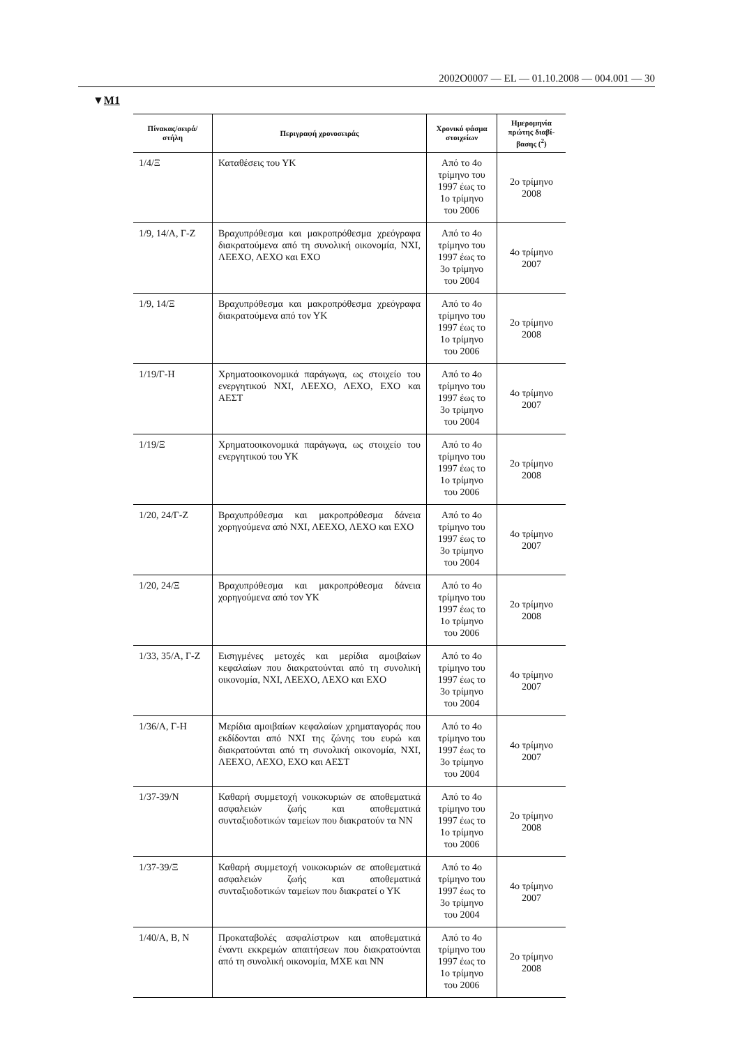2002O0007 — EL — 01.10.2008 — 004.001 — 30
▼M1
| Πίνακας/σειρά/ στήλη | Περιγραφή χρονοσειράς | Χρονικό φάσμα στοιχείων | Ημερομηνία πρώτης διαβί-βασης (<sup>2</sup>) |
| --- | --- | --- | --- |
| 1/4/Ξ | Καταθέσεις του ΥΚ | Από το 4ο τρίμηνο του 1997 έως το 1ο τρίμηνο του 2006 | 2ο τρίμηνο 2008 |
| 1/9, 14/Α, Γ-Ζ | Βραχυπρόθεσμα και μακροπρόθεσμα χρεόγραφα διακρατούμενα από τη συνολική οικονομία, ΝΧΙ, ΛΕΕΧΟ, ΛΕΧΟ και ΕΧΟ | Από το 4ο τρίμηνο του 1997 έως το 3ο τρίμηνο του 2004 | 4ο τρίμηνο 2007 |
| 1/9, 14/Ξ | Βραχυπρόθεσμα και μακροπρόθεσμα χρεόγραφα διακρατούμενα από τον ΥΚ | Από το 4ο τρίμηνο του 1997 έως το 1ο τρίμηνο του 2006 | 2ο τρίμηνο 2008 |
| 1/19/Γ-Η | Χρηματοοικονομικά παράγωγα, ως στοιχείο του ενεργητικού ΝΧΙ, ΛΕΕΧΟ, ΛΕΧΟ, ΕΧΟ και ΑΕΣΤ | Από το 4ο τρίμηνο του 1997 έως το 3ο τρίμηνο του 2004 | 4ο τρίμηνο 2007 |
| 1/19/Ξ | Χρηματοοικονομικά παράγωγα, ως στοιχείο του ενεργητικού του ΥΚ | Από το 4ο τρίμηνο του 1997 έως το 1ο τρίμηνο του 2006 | 2ο τρίμηνο 2008 |
| 1/20, 24/Γ-Ζ | Βραχυπρόθεσμα και μακροπρόθεσμα δάνεια χορηγούμενα από ΝΧΙ, ΛΕΕΧΟ, ΛΕΧΟ και ΕΧΟ | Από το 4ο τρίμηνο του 1997 έως το 3ο τρίμηνο του 2004 | 4ο τρίμηνο 2007 |
| 1/20, 24/Ξ | Βραχυπρόθεσμα και μακροπρόθεσμα δάνεια χορηγούμενα από τον ΥΚ | Από το 4ο τρίμηνο του 1997 έως το 1ο τρίμηνο του 2006 | 2ο τρίμηνο 2008 |
| 1/33, 35/Α, Γ-Ζ | Εισηγμένες μετοχές και μερίδια αμοιβαίων κεφαλαίων που διακρατούνται από τη συνολική οικονομία, ΝΧΙ, ΛΕΕΧΟ, ΛΕΧΟ και ΕΧΟ | Από το 4ο τρίμηνο του 1997 έως το 3ο τρίμηνο του 2004 | 4ο τρίμηνο 2007 |
| 1/36/Α, Γ-Η | Μερίδια αμοιβαίων κεφαλαίων χρηματαγοράς που εκδίδονται από ΝΧΙ της ζώνης του ευρώ και διακρατούνται από τη συνολική οικονομία, ΝΧΙ, ΛΕΕΧΟ, ΛΕΧΟ, ΕΧΟ και ΑΕΣΤ | Από το 4ο τρίμηνο του 1997 έως το 3ο τρίμηνο του 2004 | 4ο τρίμηνο 2007 |
| 1/37-39/Ν | Καθαρή συμμετοχή νοικοκυριών σε αποθεματικά ασφαλειών ζωής και αποθεματικά συνταξιοδοτικών ταμείων που διακρατούν τα ΝΝ | Από το 4ο τρίμηνο του 1997 έως το 1ο τρίμηνο του 2006 | 2ο τρίμηνο 2008 |
| 1/37-39/Ξ | Καθαρή συμμετοχή νοικοκυριών σε αποθεματικά ασφαλειών ζωής και αποθεματικά συνταξιοδοτικών ταμείων που διακρατεί ο ΥΚ | Από το 4ο τρίμηνο του 1997 έως το 3ο τρίμηνο του 2004 | 4ο τρίμηνο 2007 |
| 1/40/Α, Β, Ν | Προκαταβολές ασφαλίστρων και αποθεματικά έναντι εκκρεμών απαιτήσεων που διακρατούνται από τη συνολική οικονομία, ΜΧΕ και ΝΝ | Από το 4ο τρίμηνο του 1997 έως το 1ο τρίμηνο του 2006 | 2ο τρίμηνο 2008 |